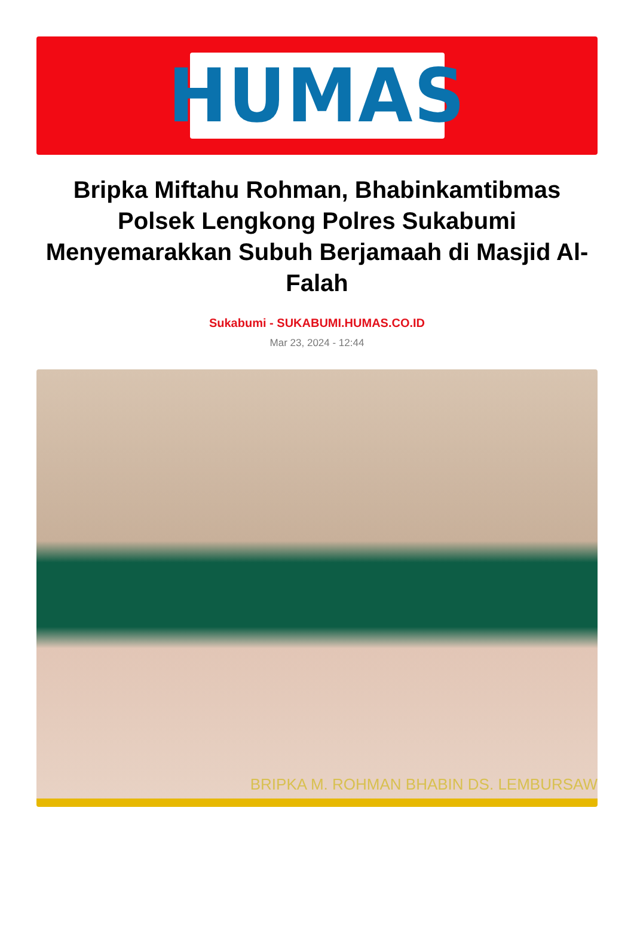HUMAS
Bripka Miftahu Rohman, Bhabinkamtibmas Polsek Lengkong Polres Sukabumi Menyemarakkan Subuh Berjamaah di Masjid Al-Falah
Sukabumi - SUKABUMI.HUMAS.CO.ID
Mar 23, 2024 - 12:44
BRIPKA M. ROHMAN BHABIN DS. LEMBURSAW